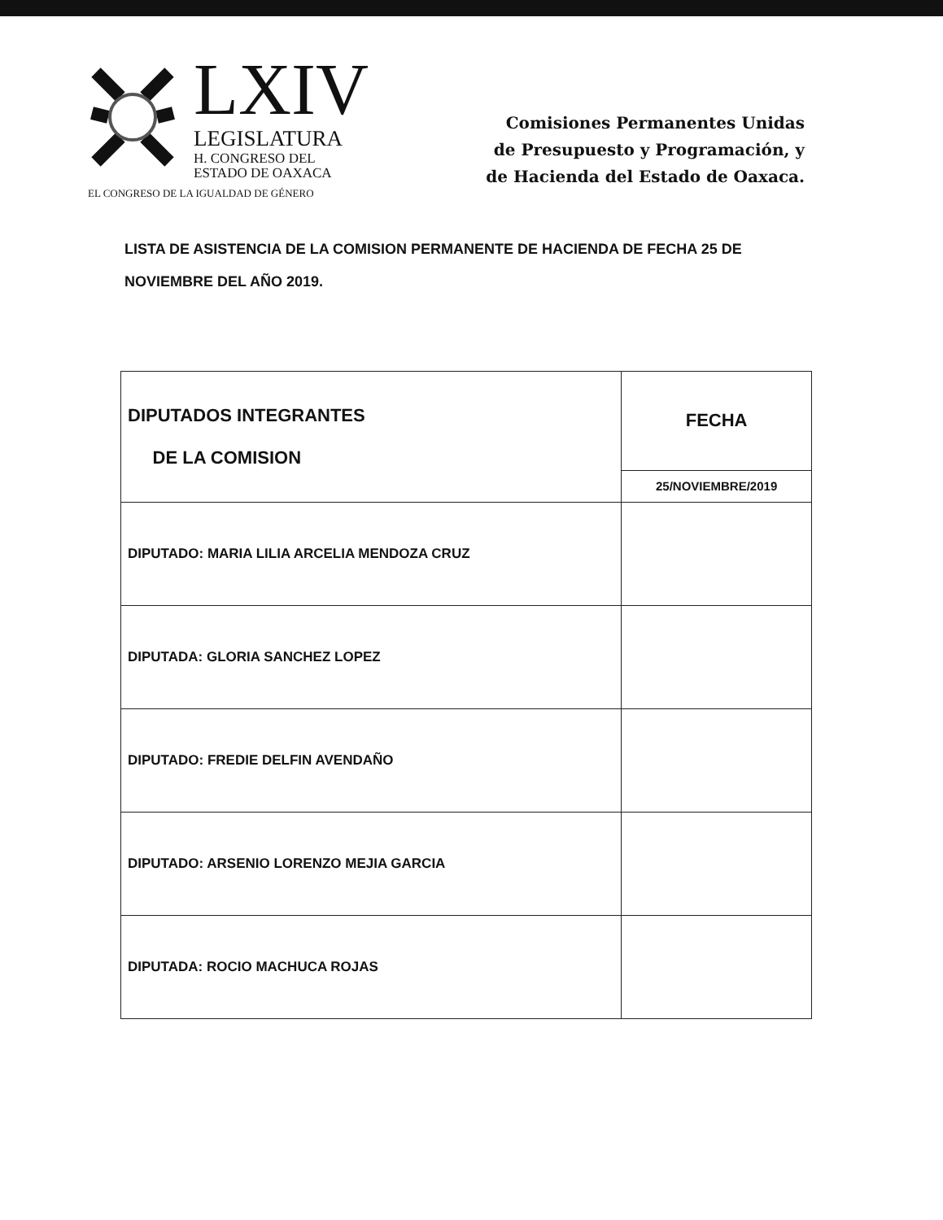LXIV
LEGISLATURA
H. CONGRESO DEL
ESTADO DE OAXACA
EL CONGRESO DE LA IGUALDAD DE GÉNERO
Comisiones Permanentes Unidas
de Presupuesto y Programación, y
de Hacienda del Estado de Oaxaca.
LISTA DE ASISTENCIA DE LA COMISION PERMANENTE DE HACIENDA DE FECHA 25 DE NOVIEMBRE DEL AÑO 2019.
| DIPUTADOS INTEGRANTES DE LA COMISION | FECHA |
| | 25/NOVIEMBRE/2019 |
| DIPUTADO: MARIA LILIA ARCELIA MENDOZA CRUZ | |
| DIPUTADA: GLORIA SANCHEZ LOPEZ | |
| DIPUTADO: FREDIE DELFIN AVENDAÑO | |
| DIPUTADO: ARSENIO LORENZO MEJIA GARCIA | |
| DIPUTADA: ROCIO MACHUCA ROJAS | |